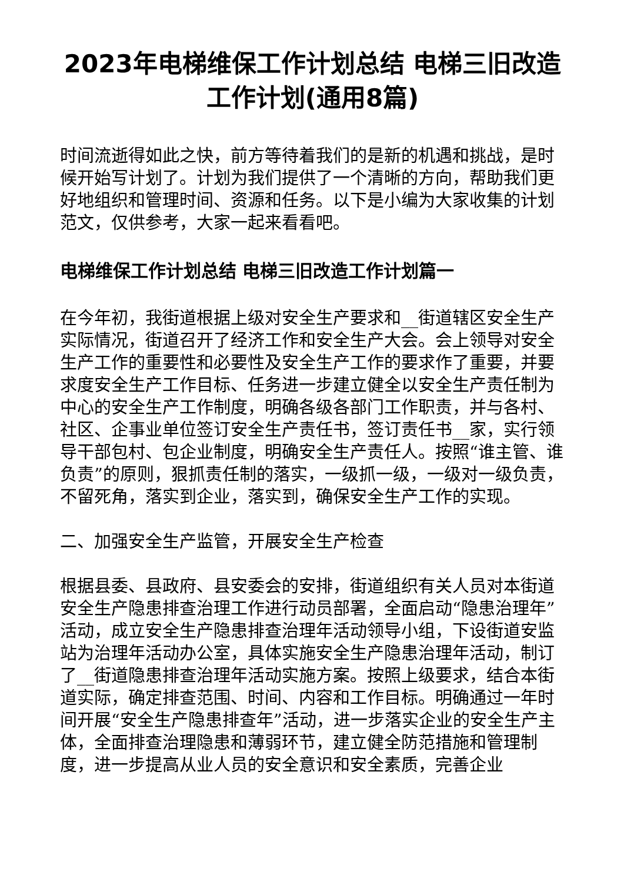2023年电梯维保工作计划总结 电梯三旧改造工作计划(通用8篇)
时间流逝得如此之快，前方等待着我们的是新的机遇和挑战，是时候开始写计划了。计划为我们提供了一个清晰的方向，帮助我们更好地组织和管理时间、资源和任务。以下是小编为大家收集的计划范文，仅供参考，大家一起来看看吧。
电梯维保工作计划总结 电梯三旧改造工作计划篇一
在今年初，我街道根据上级对安全生产要求和__街道辖区安全生产实际情况，街道召开了经济工作和安全生产大会。会上领导对安全生产工作的重要性和必要性及安全生产工作的要求作了重要，并要求度安全生产工作目标、任务进一步建立健全以安全生产责任制为中心的安全生产工作制度，明确各级各部门工作职责，并与各村、社区、企事业单位签订安全生产责任书，签订责任书__家，实行领导干部包村、包企业制度，明确安全生产责任人。按照“谁主管、谁负责”的原则，狠抓责任制的落实，一级抓一级，一级对一级负责，不留死角，落实到企业，落实到，确保安全生产工作的实现。
二、加强安全生产监管，开展安全生产检查
根据县委、县政府、县安委会的安排，街道组织有关人员对本街道安全生产隐患排查治理工作进行动员部署，全面启动“隐患治理年”活动，成立安全生产隐患排查治理年活动领导小组，下设街道安监站为治理年活动办公室，具体实施安全生产隐患治理年活动，制订了__街道隐患排查治理年活动实施方案。按照上级要求，结合本街道实际，确定排查范围、时间、内容和工作目标。明确通过一年时间开展“安全生产隐患排查年”活动，进一步落实企业的安全生产主体，全面排查治理隐患和薄弱环节，建立健全防范措施和管理制度，进一步提高从业人员的安全意识和安全素质，完善企业